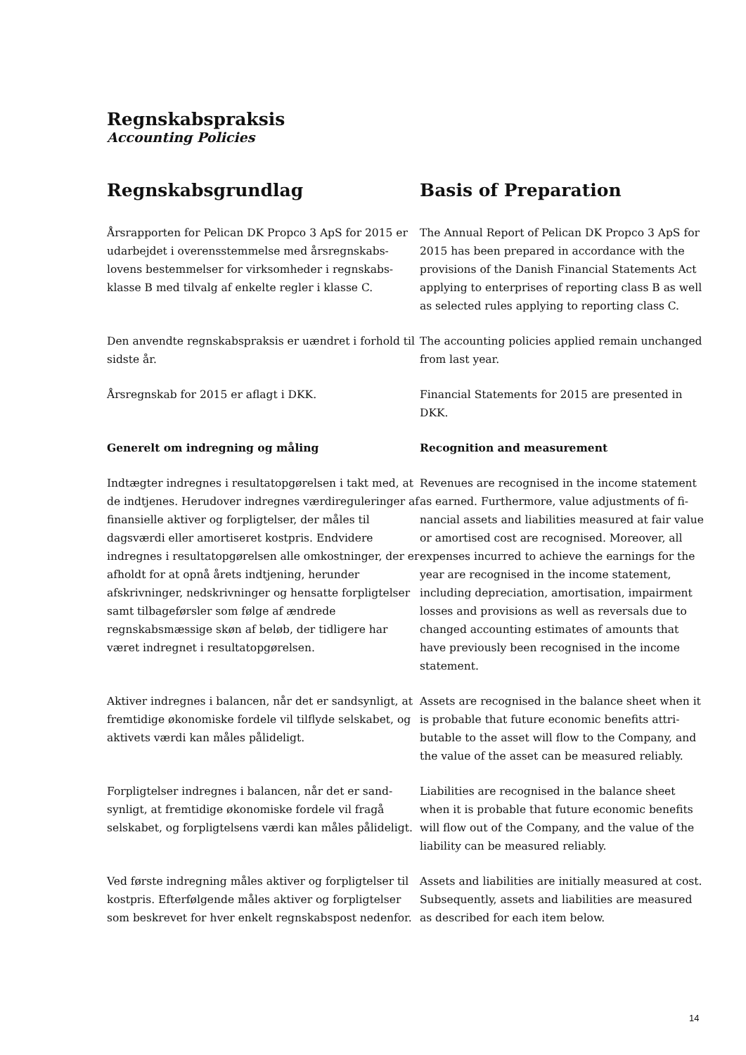Regnskabspraksis
Accounting Policies
| Regnskabsgrundlag | Basis of Preparation |
| Årsrapporten for Pelican DK Propco 3 ApS for 2015 er udarbejdet i overensstemmelse med årsregnskabs­lovens bestemmelser for virksomheder i regnskabs­klasse B med tilvalg af enkelte regler i klasse C. | The Annual Report of Pelican DK Propco 3 ApS for 2015 has been prepared in accordance with the provisions of the Danish Financial Statements Act applying to enterprises of reporting class B as well as selected rules applying to reporting class C. |
| Den anvendte regnskabspraksis er uændret i forhold til sidste år. | The accounting policies applied remain unchanged from last year. |
| Årsregnskab for 2015 er aflagt i DKK. | Financial Statements for 2015 are presented in DKK. |
| Generelt om indregning og måling | Recognition and measurement |
| Indtægter indregnes i resultatopgørelsen i takt med, at de indtjenes. Herudover indregnes værdiregule­ringer af finansielle aktiver og forpligtelser, der må­les til dagsværdi eller amortiseret kostpris. End­videre indregnes i resultatopgørelsen alle omkost­ninger, der er afholdt for at opnå årets indtjening, herunder afskrivninger, nedskrivninger og hensatte forpligtelser samt tilbageførsler som følge af ændre­de regnskabsmæssige skøn af beløb, der tidligere har været indregnet i resultatopgørelsen. | Revenues are recognised in the income statement as earned. Furthermore, value adjustments of fi­nancial assets and liabilities measured at fair value or amortised cost are recognised. Moreover, all expenses incurred to achieve the earnings for the year are recognised in the income statement, including depreciation, amor­tisation, impairment losses and provisions as well as reversals due to changed accounting estimates of amounts that have previously been recognised in the income statement. |
| Aktiver indregnes i balancen, når det er sandsynligt, at fremtidige økonomiske fordele vil tilflyde selskabet, og aktivets værdi kan måles pålideligt. | Assets are recognised in the balance sheet when it is probable that future economic benefits attri­butable to the asset will flow to the Company, and the value of the asset can be measured reliably. |
| Forpligtelser indregnes i balancen, når det er sand­synligt, at fremtidige økonomiske fordele vil fragå selskabet, og forpligtelsens værdi kan måles på­lideligt. | Liabilities are recognised in the balance sheet when it is probable that future economic benefits will flow out of the Company, and the value of the liability can be measured reliably. |
| Ved første indregning måles aktiver og forpligtelser til kostpris. Efterfølgende måles aktiver og for­pligtelser som beskrevet for hver enkelt regnskabs­post nedenfor. | Assets and liabilities are initially measured at cost. Subsequently, assets and liabilities are measured as described for each item below. |
14